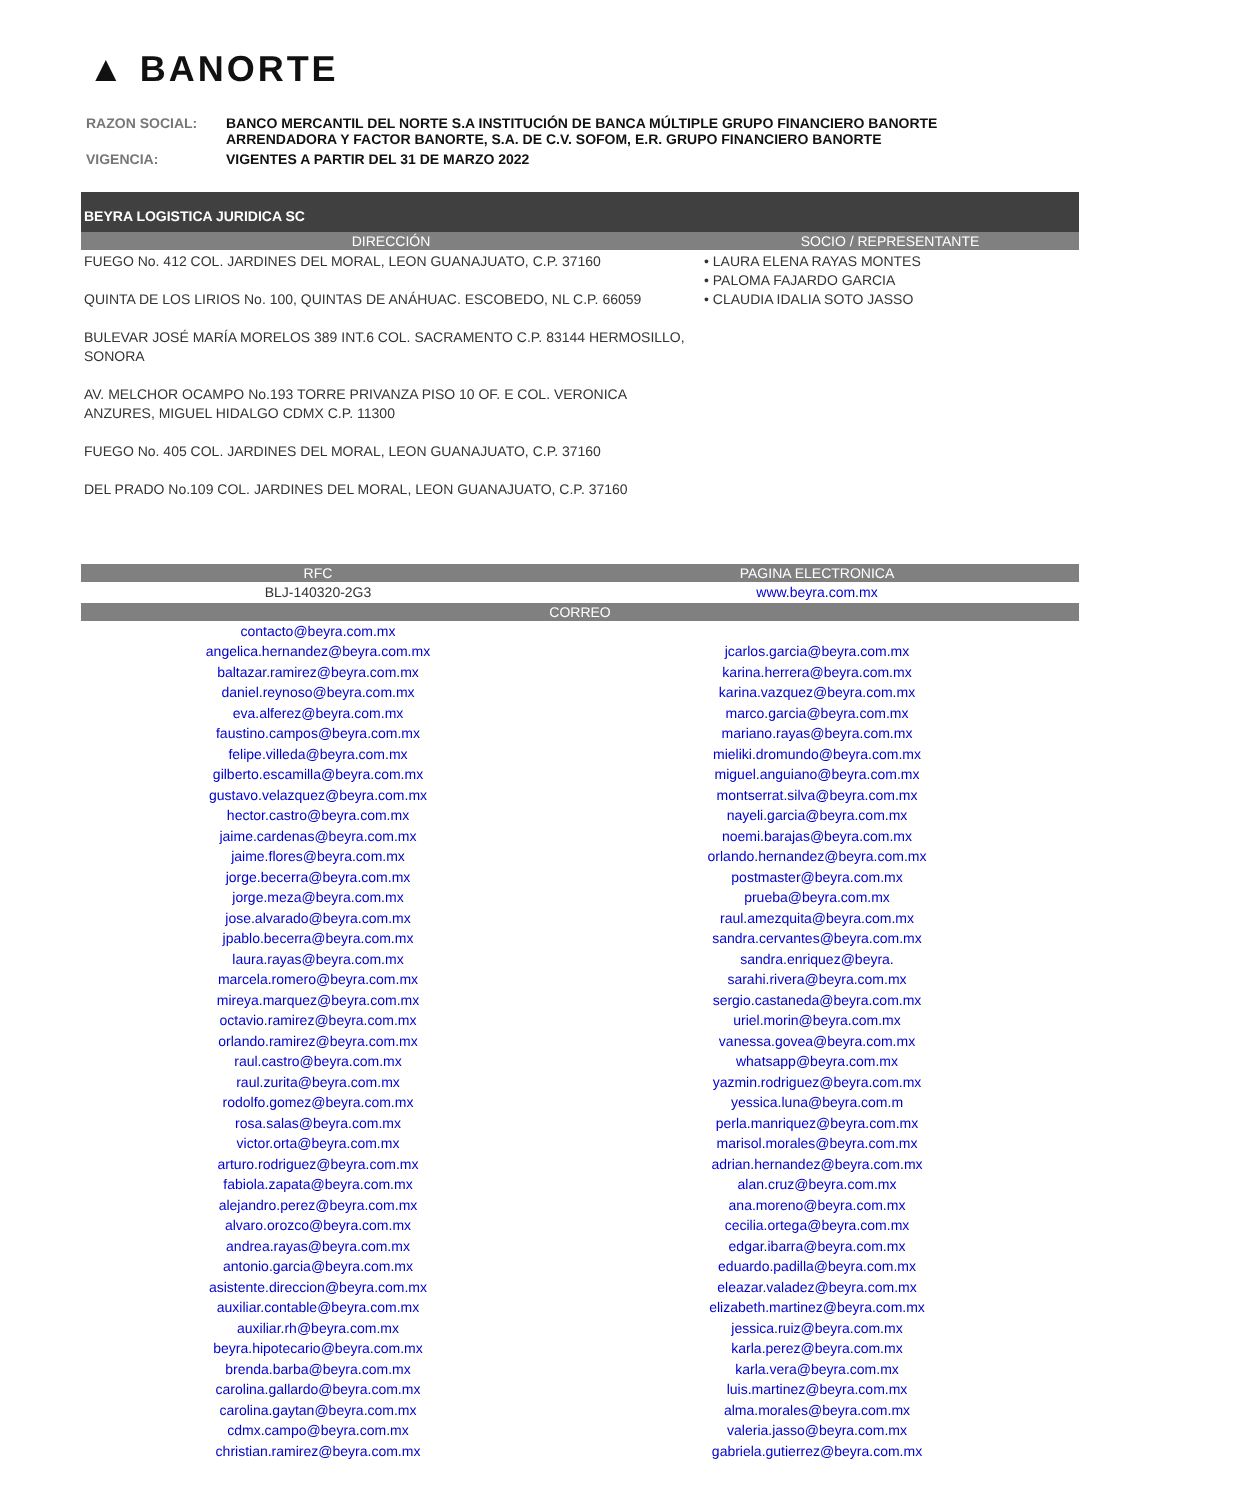▲ BANORTE
| RAZON SOCIAL: | BANCO MERCANTIL DEL NORTE S.A INSTITUCIÓN DE BANCA MÚLTIPLE GRUPO FINANCIERO BANORTE ARRENDADORA Y FACTOR BANORTE, S.A. DE C.V. SOFOM, E.R. GRUPO FINANCIERO BANORTE |
| VIGENCIA: | VIGENTES A PARTIR DEL 31 DE MARZO 2022 |
| BEYRA LOGISTICA JURIDICA SC | |
| --- | --- |
| DIRECCIÓN | SOCIO / REPRESENTANTE |
| FUEGO No. 412 COL. JARDINES DEL MORAL, LEON GUANAJUATO, C.P. 37160 QUINTA DE LOS LIRIOS No. 100, QUINTAS DE ANÁHUAC. ESCOBEDO, NL C.P. 66059 BULEVAR JOSÉ MARÍA MORELOS 389 INT.6 COL. SACRAMENTO C.P. 83144 HERMOSILLO, SONORA AV. MELCHOR OCAMPO No.193 TORRE PRIVANZA PISO 10 OF. E COL. VERONICA ANZURES, MIGUEL HIDALGO CDMX C.P. 11300 FUEGO No. 405 COL. JARDINES DEL MORAL, LEON GUANAJUATO, C.P. 37160 DEL PRADO No.109 COL. JARDINES DEL MORAL, LEON GUANAJUATO, C.P. 37160 | • LAURA ELENA RAYAS MONTES • PALOMA FAJARDO GARCIA • CLAUDIA IDALIA SOTO JASSO |
| RFC | PAGINA ELECTRONICA |
| --- | --- |
| BLJ-140320-2G3 | www.beyra.com.mx |
| CORREO | |
| contacto@beyra.com.mx | |
| angelica.hernandez@beyra.com.mx | jcarlos.garcia@beyra.com.mx |
| baltazar.ramirez@beyra.com.mx | karina.herrera@beyra.com.mx |
| daniel.reynoso@beyra.com.mx | karina.vazquez@beyra.com.mx |
| eva.alferez@beyra.com.mx | marco.garcia@beyra.com.mx |
| faustino.campos@beyra.com.mx | mariano.rayas@beyra.com.mx |
| felipe.villeda@beyra.com.mx | mieliki.dromundo@beyra.com.mx |
| gilberto.escamilla@beyra.com.mx | miguel.anguiano@beyra.com.mx |
| gustavo.velazquez@beyra.com.mx | montserrat.silva@beyra.com.mx |
| hector.castro@beyra.com.mx | nayeli.garcia@beyra.com.mx |
| jaime.cardenas@beyra.com.mx | noemi.barajas@beyra.com.mx |
| jaime.flores@beyra.com.mx | orlando.hernandez@beyra.com.mx |
| jorge.becerra@beyra.com.mx | postmaster@beyra.com.mx |
| jorge.meza@beyra.com.mx | prueba@beyra.com.mx |
| jose.alvarado@beyra.com.mx | raul.amezquita@beyra.com.mx |
| jpablo.becerra@beyra.com.mx | sandra.cervantes@beyra.com.mx |
| laura.rayas@beyra.com.mx | sandra.enriquez@beyra. |
| marcela.romero@beyra.com.mx | sarahi.rivera@beyra.com.mx |
| mireya.marquez@beyra.com.mx | sergio.castaneda@beyra.com.mx |
| octavio.ramirez@beyra.com.mx | uriel.morin@beyra.com.mx |
| orlando.ramirez@beyra.com.mx | vanessa.govea@beyra.com.mx |
| raul.castro@beyra.com.mx | whatsapp@beyra.com.mx |
| raul.zurita@beyra.com.mx | yazmin.rodriguez@beyra.com.mx |
| rodolfo.gomez@beyra.com.mx | yessica.luna@beyra.com.m |
| rosa.salas@beyra.com.mx | perla.manriquez@beyra.com.mx |
| victor.orta@beyra.com.mx | marisol.morales@beyra.com.mx |
| arturo.rodriguez@beyra.com.mx | adrian.hernandez@beyra.com.mx |
| fabiola.zapata@beyra.com.mx | alan.cruz@beyra.com.mx |
| alejandro.perez@beyra.com.mx | ana.moreno@beyra.com.mx |
| alvaro.orozco@beyra.com.mx | cecilia.ortega@beyra.com.mx |
| andrea.rayas@beyra.com.mx | edgar.ibarra@beyra.com.mx |
| antonio.garcia@beyra.com.mx | eduardo.padilla@beyra.com.mx |
| asistente.direccion@beyra.com.mx | eleazar.valadez@beyra.com.mx |
| auxiliar.contable@beyra.com.mx | elizabeth.martinez@beyra.com.mx |
| auxiliar.rh@beyra.com.mx | jessica.ruiz@beyra.com.mx |
| beyra.hipotecario@beyra.com.mx | karla.perez@beyra.com.mx |
| brenda.barba@beyra.com.mx | karla.vera@beyra.com.mx |
| carolina.gallardo@beyra.com.mx | luis.martinez@beyra.com.mx |
| carolina.gaytan@beyra.com.mx | alma.morales@beyra.com.mx |
| cdmx.campo@beyra.com.mx | valeria.jasso@beyra.com.mx |
| christian.ramirez@beyra.com.mx | gabriela.gutierrez@beyra.com.mx |